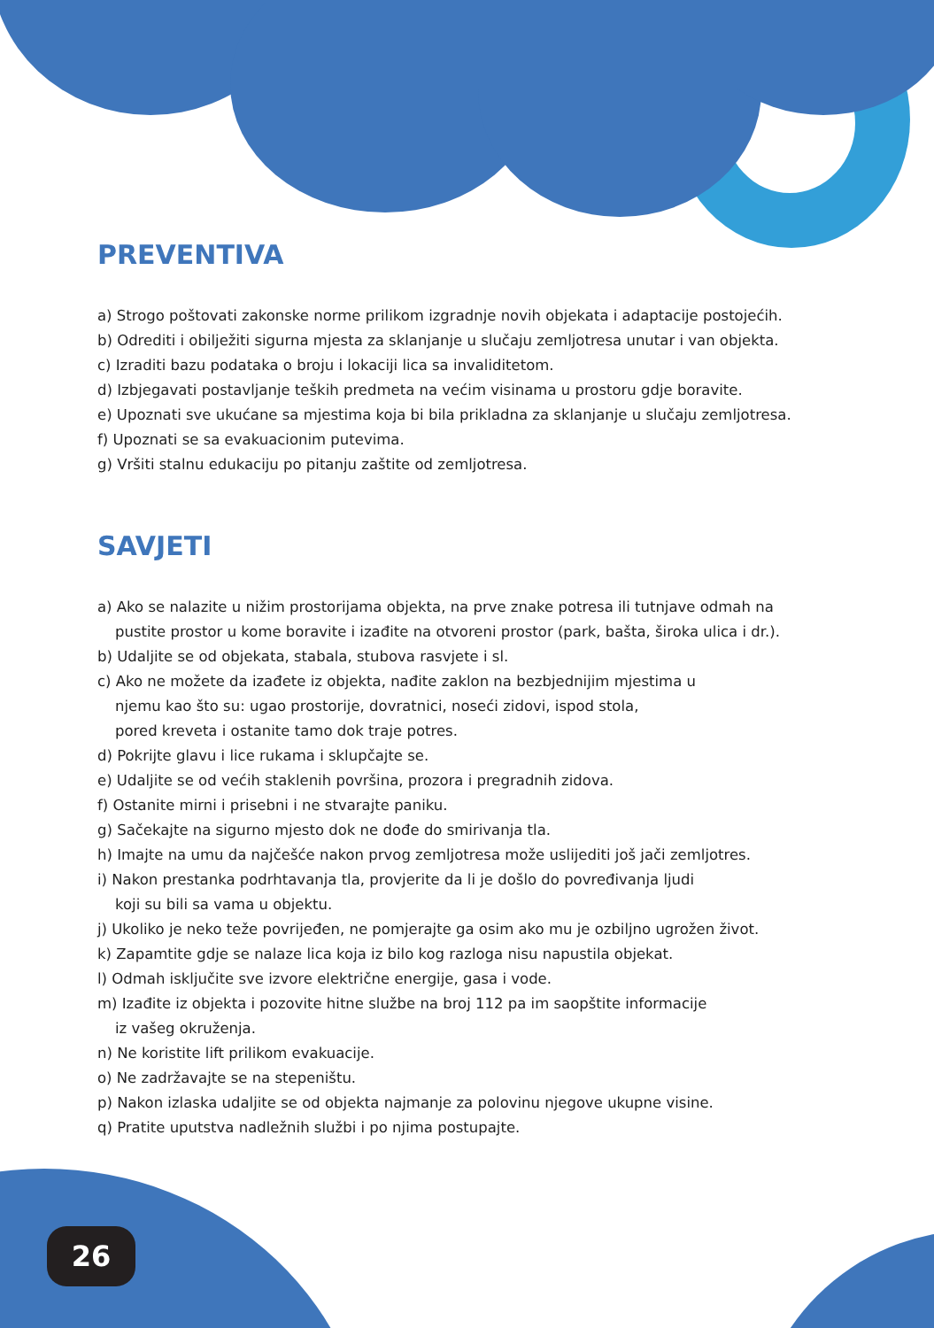PREVENTIVA
a) Strogo poštovati zakonske norme prilikom izgradnje novih objekata i adaptacije postojećih.
b) Odrediti i obilježiti sigurna mjesta za sklanjanje u slučaju zemljotresa unutar i van objekta.
c) Izraditi bazu podataka o broju i lokaciji lica sa invaliditetom.
d) Izbjegavati postavljanje teških predmeta na većim visinama u prostoru gdje boravite.
e) Upoznati sve ukućane sa mjestima koja bi bila prikladna za sklanjanje u slučaju zemljotresa.
f) Upoznati se sa evakuacionim putevima.
g) Vršiti stalnu edukaciju po pitanju zaštite od zemljotresa.
SAVJETI
a) Ako se nalazite u nižim prostorijama objekta, na prve znake potresa ili tutnjave odmah na
pustite prostor u kome boravite i izađite na otvoreni prostor (park, bašta, široka ulica i dr.).
b) Udaljite se od objekata, stabala, stubova rasvjete i sl.
c) Ako ne možete da izađete iz objekta, nađite zaklon na bezbjednijim mjestima u
njemu kao što su: ugao prostorije, dovratnici, noseći zidovi, ispod stola,
pored kreveta i ostanite tamo dok traje potres.
d) Pokrijte glavu i lice rukama i sklupčajte se.
e) Udaljite se od većih staklenih površina, prozora i pregradnih zidova.
f) Ostanite mirni i prisebni i ne stvarajte paniku.
g) Sačekajte na sigurno mjesto dok ne dođe do smirivanja tla.
h) Imajte na umu da najčešće nakon prvog zemljotresa može uslijediti još jači zemljotres.
i) Nakon prestanka podrhtavanja tla, provjerite da li je došlo do povređivanja ljudi
koji su bili sa vama u objektu.
j) Ukoliko je neko teže povrijeđen, ne pomjerajte ga osim ako mu je ozbiljno ugrožen život.
k) Zapamtite gdje se nalaze lica koja iz bilo kog razloga nisu napustila objekat.
l) Odmah isključite sve izvore električne energije, gasa i vode.
m) Izađite iz objekta i pozovite hitne službe na broj 112 pa im saopštite informacije
iz vašeg okruženja.
n) Ne koristite lift prilikom evakuacije.
o) Ne zadržavajte se na stepeništu.
p) Nakon izlaska udaljite se od objekta najmanje za polovinu njegove ukupne visine.
q) Pratite uputstva nadležnih službi i po njima postupajte.
26